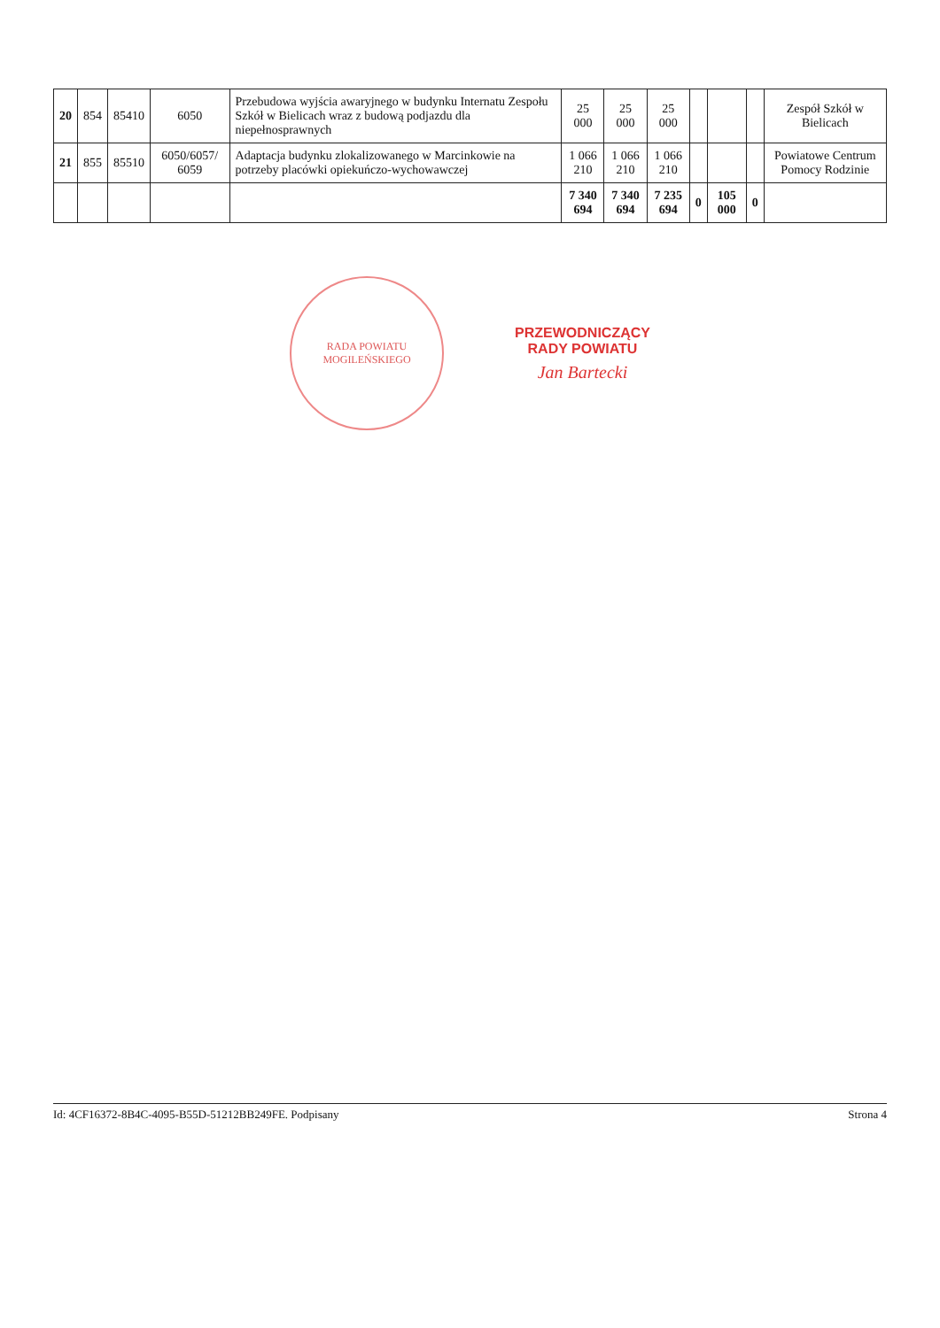| 20 | 854 | 85410 | 6050 | Przebudowa wyjścia awaryjnego w budynku Internatu Zespołu Szkół w Bielicach wraz z budową podjazdu dla niepełnosprawnych | 25 000 | 25 000 | 25 000 | | | | Zespół Szkół w Bielicach |
| 21 | 855 | 85510 | 6050/6057/ 6059 | Adaptacja budynku zlokalizowanego w Marcinkowie na potrzeby placówki opiekuńczo-wychowawczej | 1 066 210 | 1 066 210 | 1 066 210 | | | | Powiatowe Centrum Pomocy Rodzinie |
| | | | | | 7 340 694 | 7 340 694 | 7 235 694 | 0 | 105 000 | 0 | |
RADA POWIATU
MOGILEŃSKIEGO
PRZEWODNICZĄCY
RADY POWIATU
Jan Bartecki
Id: 4CF16372-8B4C-4095-B55D-51212BB249FE. Podpisany Strona 4